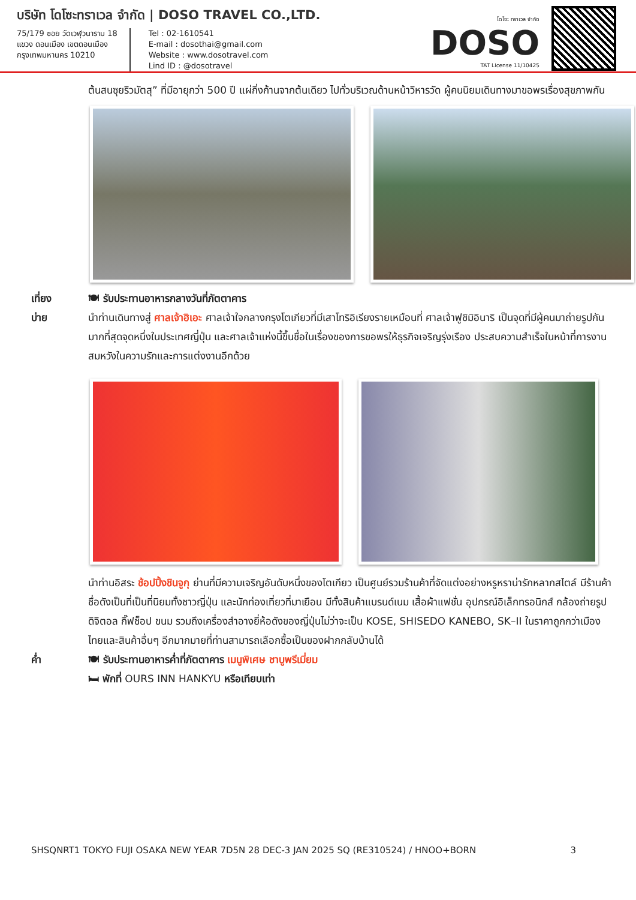บริษัท โดโซะทราเวล จำกัด | DOSO TRAVEL CO.,LTD.
75/179 ซอย วัดเวฬุวนาราม 18
แขวง ดอนเมือง เขตดอนเมือง
กรุงเทพมหานคร 10210
Tel : 02-1610541
E-mail : dosothai@gmail.com
Website : www.dosotravel.com
Lind ID : @dosotravel
โดโซะ ทราเวล จำกัด
DOSO
TAT License 11/10425
ต้นสนซุยริวมัตสุ” ที่มีอายุกว่า 500 ปี แผ่กิ่งก้านจากต้นเดียว ไปทั่วบริเวณด้านหน้าวิหารวัด ผู้คนนิยมเดินทางมาขอพรเรื่องสุขภาพกัน
เที่ยง 🍽 รับประทานอาหารกลางวันที่ภัตตาคาร
บ่าย นำท่านเดินทางสู่ ศาลเจ้าฮิเอะ ศาลเจ้าใจกลางกรุงโตเกียวที่มีเสาโทริอิเรียงรายเหมือนที่ ศาลเจ้าฟูชิมิอินาริ เป็นจุดที่มีผู้คนมาถ่ายรูปกันมากที่สุดจุดหนึ่งในประเทศญี่ปุ่น และศาลเจ้าแห่งนี้ขึ้นชื่อในเรื่องของการขอพรให้ธุรกิจเจริญรุ่งเรือง ประสบความสำเร็จในหน้าที่การงาน สมหวังในความรักและการแต่งงานอีกด้วย
นำท่านอิสระ ช้อปปิ้งชินจูกุ ย่านที่มีความเจริญอันดับหนึ่งของโตเกียว เป็นศูนย์รวมร้านค้าที่จัดแต่งอย่างหรูหราน่ารักหลากสไตล์ มีร้านค้าชื่อดังเป็นที่เป็นที่นิยมทั้งชาวญี่ปุ่น และนักท่องเที่ยวที่มาเยือน มีทั้งสินค้าแบรนด์เนม เสื้อผ้าแฟชั่น อุปกรณ์อิเล็กทรอนิกส์ กล้องถ่ายรูปดิจิตอล กิ๊ฟช็อป ขนม รวมถึงเครื่องสำอางยี่ห้อดังของญี่ปุ่นไม่ว่าจะเป็น KOSE, SHISEDO KANEBO, SK–II ในราคาถูกกว่าเมืองไทยและสินค้าอื่นๆ อีกมากมายที่ท่านสามารถเลือกซื้อเป็นของฝากกลับบ้านได้
ค่ำ 🍽 รับประทานอาหารค่ำที่ภัตตาคาร เมนูพิเศษ ชาบูพรีเมี่ยม
🛏 พักที่ OURS INN HANKYU หรือเทียบเท่า
SHSQNRT1 TOKYO FUJI OSAKA NEW YEAR 7D5N 28 DEC-3 JAN 2025 SQ (RE310524) / HNOO+BORN 3